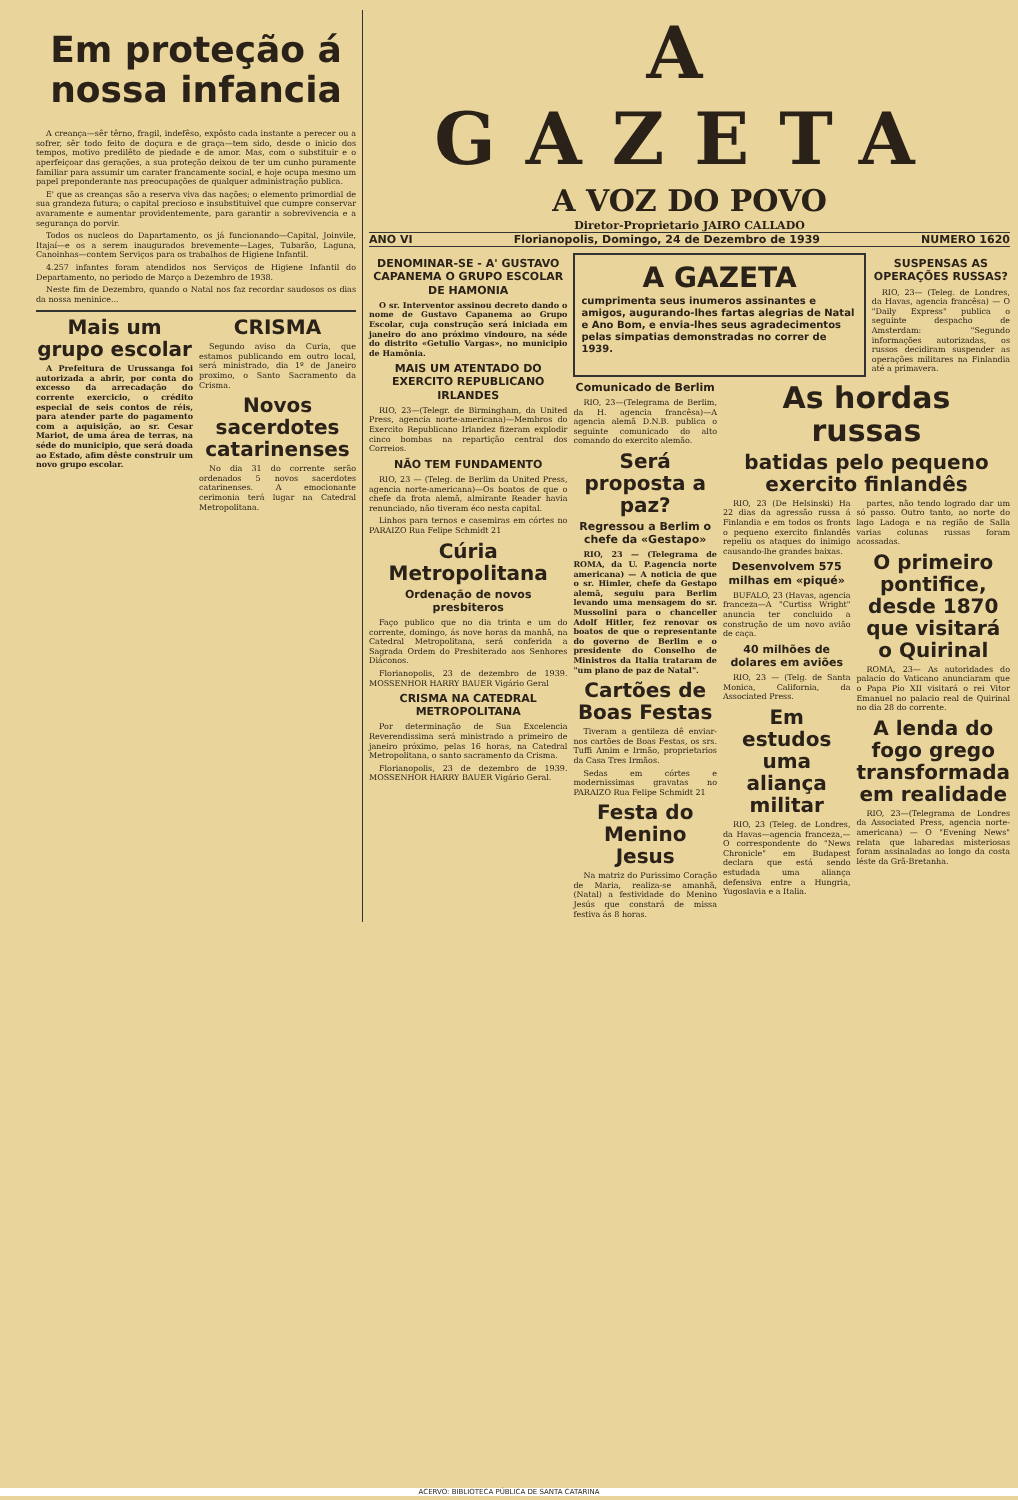Em proteção á nossa infancia
A creança—sêr têrno, fragil, indefêso, expôsto cada instante a perecer ou a sofrer, sêr todo feito de doçura e de graça—tem sido, desde o inicio dos tempos, motivo predilêto de piedade e de amor. Mas, com o substituir e o aperfeiçoar das gerações, a sua proteção deixou de ter um cunho puramente familiar para assumir um carater francamente social, e hoje ocupa mesmo um papel preponderante nas preocupações de qualquer administração publica.
E' que as creanças são a reserva viva das nações; o elemento primordial de sua grandeza futura; o capital precioso e insubstituivel que cumpre conservar avaramente e aumentar providentemente, para garantir a sobrevivencia e a segurança do porvir.
Todos os nucleos do Dapartamento, os já funcionando—Capital, Joinvile, Itajaí—e os a serem inaugurados brevemente—Lages, Tubarão, Laguna, Canoinhas—contem Serviços para os trabalhos de Higiene Infantil.
4.257 infantes foram atendidos nos Serviços de Higiene Infantil do Departamento, no periodo de Março a Dezembro de 1938.
Neste fim de Dezembro, quando o Natal nos faz recordar saudosos os dias da nossa meninice...
Mais um grupo escolar
A Prefeitura de Urussanga foi autorizada a abrir, por conta do excesso da arrecadação do corrente exercicio, o crédito especial de seis contos de réis, para atender parte do pagamento com a aquisição, ao sr. Cesar Mariot, de uma área de terras, na séde do municipio, que será doada ao Estado, afim dêste construir um novo grupo escolar.
CRISMA
Segundo aviso da Curia, que estamos publicando em outro local, será ministrado, dia 1º de Janeiro proximo, o Santo Sacramento da Crisma.
Novos sacerdotes catarinenses
No dia 31 do corrente serão ordenados 5 novos sacerdotes catarinenses. A emocionante cerimonia terá lugar na Catedral Metropolitana.
A GAZETA
A VOZ DO POVO
Diretor-Proprietario JAIRO CALLADO
ANO VI Florianopolis, Domingo, 24 de Dezembro de 1939 NUMERO 1620
DENOMINAR-SE - A' GUSTAVO CAPANEMA O GRUPO ESCOLAR DE HAMONIA
O sr. Interventor assinou decreto dando o nome de Gustavo Capanema ao Grupo Escolar, cuja construção será iniciada em janeiro do ano próximo vindouro, na séde do distrito «Getulio Vargas», no municipio de Hamônia.
MAIS UM ATENTADO DO EXERCITO REPUBLICANO IRLANDES
RIO, 23—(Telegr. de Birmingham, da United Press, agencia norte-americana)—Membros do Exercito Republicano Irlandez fizeram explodir cinco bombas na repartição central dos Correios.
NÃO TEM FUNDAMENTO
RIO, 23 — (Teleg. de Berlim da United Press, agencia norte-americana)—Os boatos de que o chefe da frota alemã, almirante Reader havia renunciado, não tiveram éco nesta capital.
Linhos para ternos e casemiras em córtes no PARAIZO Rua Felipe Schmidt 21
Cúria Metropolitana
Ordenação de novos presbiteros
Faço publico que no dia trinta e um do corrente, domingo, ás nove horas da manhã, na Catedral Metropolitana, será conferida a Sagrada Ordem do Presbiterado aos Senhores Diáconos.
Florianopolis, 23 de dezembro de 1939. MOSSENHOR HARRY BAUER Vigário Geral
CRISMA NA CATEDRAL METROPOLITANA
Por determinação de Sua Excelencia Reverendissima será ministrado a primeiro de janeiro próximo, pelas 16 horas, na Catedral Metropolitana, o santo sacramento da Crisma.
Florianopolis, 23 de dezembro de 1939. MOSSENHOR HARRY BAUER Vigário Geral.
A GAZETA
cumprimenta seus inumeros assinantes e amigos, augurando-lhes fartas alegrias de Natal e Ano Bom, e envia-lhes seus agradecimentos pelas simpatias demonstradas no correr de 1939.
SUSPENSAS AS OPERAÇÕES RUSSAS?
RIO, 23— (Teleg. de Londres, da Havas, agencia francêsa) — O "Daily Express" publica o seguinte despacho de Amsterdam: "Segundo informações autorizadas, os russos decidiram suspender as operações militares na Finlandia até a primavera.
Comunicado de Berlim
RIO, 23—(Telegrama de Berlim, da H. agencia francêsa)—A agencia alemã D.N.B. publica o seguinte comunicado do alto comando do exercito alemão.
Será proposta a paz?
Regressou a Berlim o chefe da «Gestapo»
RIO, 23 — (Telegrama de ROMA, da U. P.agencia norte americana) — A noticia de que o sr. Himler, chefe da Gestapo alemã, seguiu para Berlim levando uma mensagem do sr. Mussolini para o chanceller Adolf Hitler, fez renovar os boatos de que o representante do governo de Berlim e o presidente do Conselho de Ministros da Italia trataram de "um plano de paz de Natal".
Cartões de Boas Festas
Tiveram a gentileza dê enviar-nos cartões de Boas Festas, os srs. Tuffi Amim e Irmão, proprietarios da Casa Tres Irmãos.
Sedas em córtes e modernissimas gravatas no PARAIZO Rua Felipe Schmidt 21
Festa do Menino Jesus
Na matriz do Purissimo Coração de Maria, realiza-se amanhã, (Natal) a festividade do Menino Jesús que constará de missa festiva ás 8 horas.
As hordas russas
batidas pelo pequeno exercito finlandês
RIO, 23 (De Helsinski) Ha 22 dias da agressão russa á Finlandia e em todos os fronts o pequeno exercito finlandês repeliu os ataques do inimigo causando-lhe grandes baixas.
Desenvolvem 575 milhas em «piqué»
BUFALO, 23 (Havas, agencia franceza—A "Curtiss Wright" anuncia ter concluido a construção de um novo avião de caça.
40 milhões de dolares em aviões
RIO, 23 — (Telg. de Santa Monica, California, da Associated Press.
Em estudos uma aliança militar
RIO, 23 (Teleg. de Londres, da Havas—agencia franceza,—O correspondente do "News Chronicle" em Budapest declara que está sendo estudada uma aliança defensiva entre a Hungria, Yugoslavia e a Italia.
partes, não tendo logrado dar um só passo. Outro tanto, ao norte do lago Ladoga e na região de Salla varias colunas russas foram acossadas.
O primeiro pontifice, desde 1870 que visitará o Quirinal
ROMA, 23— As autoridades do palacio do Vaticano anunciaram que o Papa Pio XII visitará o rei Vitor Emanuel no palacio real de Quirinal no dia 28 do corrente.
A lenda do fogo grego transformada em realidade
RIO, 23—(Telegrama de Londres da Associated Press, agencia norte-americana) — O "Evening News" relata que labaredas misteriosas foram assinaladas ao longo da costa léste da Grã-Bretanha.
ACERVO: BIBLIOTECA PÚBLICA DE SANTA CATARINA